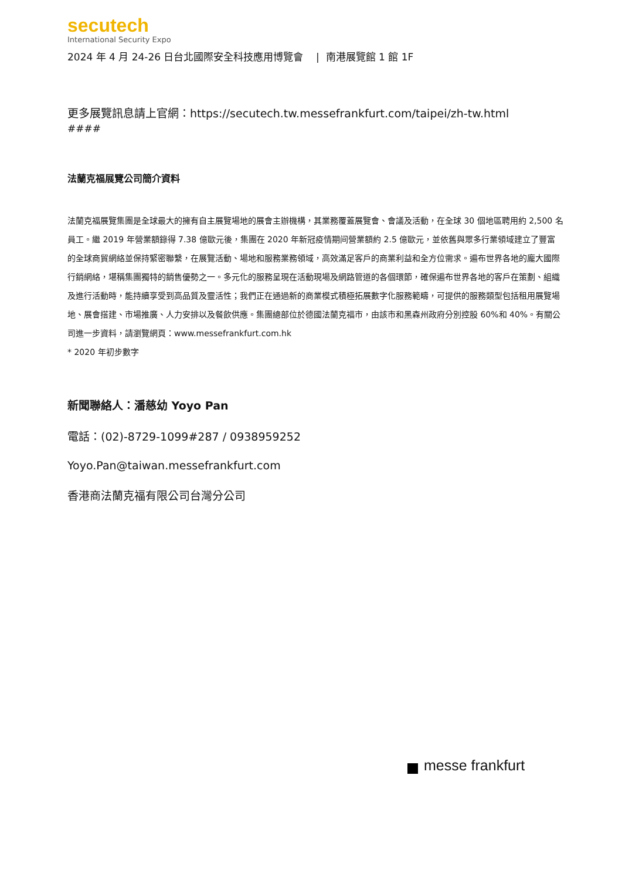secutech
International Security Expo
2024 年 4 月 24-26 日台北國際安全科技應用博覽會 | 南港展覽館 1 館 1F
更多展覽訊息請上官網：https://secutech.tw.messefrankfurt.com/taipei/zh-tw.html
####
法蘭克福展覽公司簡介資料
法蘭克福展覽集團是全球最大的擁有自主展覽場地的展會主辦機構，其業務覆蓋展覽會、會議及活動，在全球 30 個地區聘用約 2,500 名員工。繼 2019 年營業額錄得 7.38 億歐元後，集團在 2020 年新冠疫情期间營業額約 2.5 億歐元，並依舊與眾多行業領域建立了豐富的全球商貿網絡並保持緊密聯繫，在展覽活動、場地和服務業務領域，高效滿足客戶的商業利益和全方位需求。遍布世界各地的龐大國際行銷網絡，堪稱集團獨特的銷售優勢之一。多元化的服務呈現在活動現場及網路管道的各個環節，確保遍布世界各地的客戶在策劃、組織及進行活動時，能持續享受到高品質及靈活性；我們正在通過新的商業模式積極拓展數字化服務範疇，可提供的服務類型包括租用展覽場地、展會搭建、市場推廣、人力安排以及餐飲供應。集團總部位於德國法蘭克福市，由該市和黑森州政府分別控股 60%和 40%。有關公司進一步資料，請瀏覽網頁：www.messefrankfurt.com.hk
* 2020 年初步數字
新聞聯絡人：潘慈幼 Yoyo Pan
電話：(02)-8729-1099#287 / 0938959252
Yoyo.Pan@taiwan.messefrankfurt.com
香港商法蘭克福有限公司台灣分公司
messe frankfurt